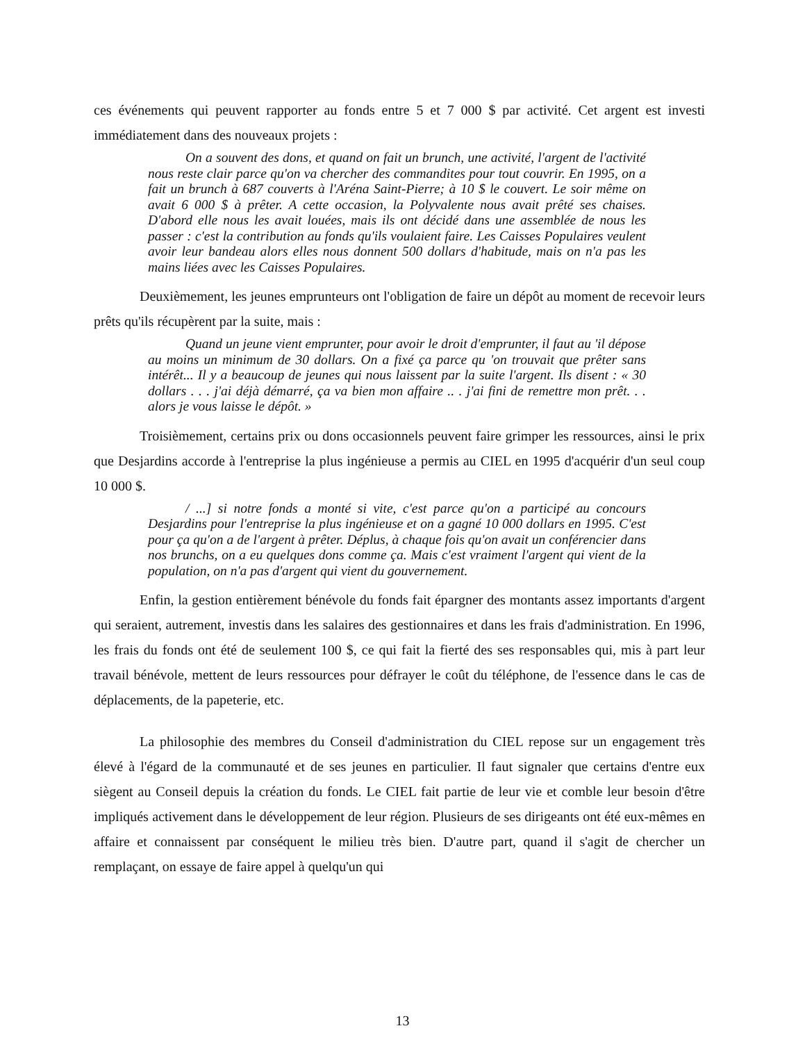ces événements qui peuvent rapporter au fonds entre 5 et 7 000 $ par activité. Cet argent est investi immédiatement dans des nouveaux projets :
On a souvent des dons, et quand on fait un brunch, une activité, l'argent de l'activité nous reste clair parce qu'on va chercher des commandites pour tout couvrir. En 1995, on a fait un brunch à 687 couverts à l'Aréna Saint-Pierre; à 10 $ le couvert. Le soir même on avait 6 000 $ à prêter. A cette occasion, la Polyvalente nous avait prêté ses chaises. D'abord elle nous les avait louées, mais ils ont décidé dans une assemblée de nous les passer : c'est la contribution au fonds qu'ils voulaient faire. Les Caisses Populaires veulent avoir leur bandeau alors elles nous donnent 500 dollars d'habitude, mais on n'a pas les mains liées avec les Caisses Populaires.
Deuxièmement, les jeunes emprunteurs ont l'obligation de faire un dépôt au moment de recevoir leurs prêts qu'ils récupèrent par la suite, mais :
Quand un jeune vient emprunter, pour avoir le droit d'emprunter, il faut au 'il dépose au moins un minimum de 30 dollars. On a fixé ça parce qu 'on trouvait que prêter sans intérêt... Il y a beaucoup de jeunes qui nous laissent par la suite l'argent. Ils disent : « 30 dollars . . . j'ai déjà démarré, ça va bien mon affaire .. . j'ai fini de remettre mon prêt. . . alors je vous laisse le dépôt. »
Troisièmement, certains prix ou dons occasionnels peuvent faire grimper les ressources, ainsi le prix que Desjardins accorde à l'entreprise la plus ingénieuse a permis au CIEL en 1995 d'acquérir d'un seul coup 10 000 $.
/ ...] si notre fonds a monté si vite, c'est parce qu'on a participé au concours Desjardins pour l'entreprise la plus ingénieuse et on a gagné 10 000 dollars en 1995. C'est pour ça qu'on a de l'argent à prêter. Déplus, à chaque fois qu'on avait un conférencier dans nos brunchs, on a eu quelques dons comme ça. Mais c'est vraiment l'argent qui vient de la population, on n'a pas d'argent qui vient du gouvernement.
Enfin, la gestion entièrement bénévole du fonds fait épargner des montants assez importants d'argent qui seraient, autrement, investis dans les salaires des gestionnaires et dans les frais d'administration. En 1996, les frais du fonds ont été de seulement 100 $, ce qui fait la fierté des ses responsables qui, mis à part leur travail bénévole, mettent de leurs ressources pour défrayer le coût du téléphone, de l'essence dans le cas de déplacements, de la papeterie, etc.
La philosophie des membres du Conseil d'administration du CIEL repose sur un engagement très élevé à l'égard de la communauté et de ses jeunes en particulier. Il faut signaler que certains d'entre eux siègent au Conseil depuis la création du fonds. Le CIEL fait partie de leur vie et comble leur besoin d'être impliqués activement dans le développement de leur région. Plusieurs de ses dirigeants ont été eux-mêmes en affaire et connaissent par conséquent le milieu très bien. D'autre part, quand il s'agit de chercher un remplaçant, on essaye de faire appel à quelqu'un qui
13